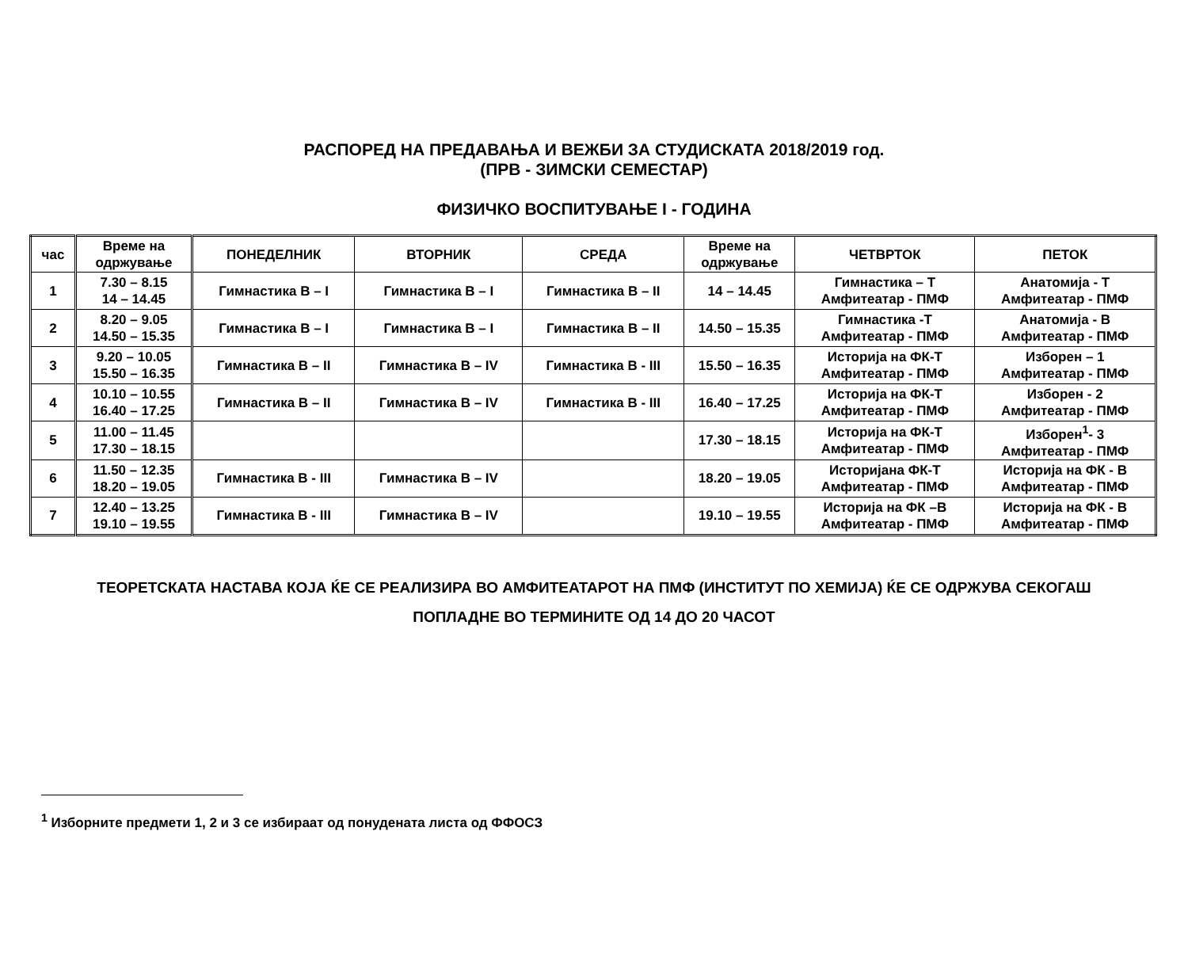РАСПОРЕД НА ПРЕДАВАЊА И ВЕЖБИ ЗА СТУДИСКАТА 2018/2019 год.
(ПРВ - ЗИМСКИ СЕМЕСТАР)
ФИЗИЧКО ВОСПИТУВАЊЕ I - ГОДИНА
| час | Време на одржување | ПОНЕДЕЛНИК | ВТОРНИК | СРЕДА | Време на одржување | ЧЕТВРТОК | ПЕТОК |
| --- | --- | --- | --- | --- | --- | --- | --- |
| 1 | 7.30 – 8.15 14 – 14.45 | Гимнастика В – I | Гимнастика В – I | Гимнастика В – II | 14 – 14.45 | Гимнастика – Т Амфитеатар - ПМФ | Анатомија - Т Амфитеатар - ПМФ |
| 2 | 8.20 – 9.05 14.50 – 15.35 | Гимнастика В – I | Гимнастика В – I | Гимнастика В – II | 14.50 – 15.35 | Гимнастика -Т Амфитеатар - ПМФ | Анатомија - В Амфитеатар - ПМФ |
| 3 | 9.20 – 10.05 15.50 – 16.35 | Гимнастика В – II | Гимнастика В – IV | Гимнастика В - III | 15.50 – 16.35 | Историја на ФК-Т Амфитеатар - ПМФ | Изборен – 1 Амфитеатар - ПМФ |
| 4 | 10.10 – 10.55 16.40 – 17.25 | Гимнастика В – II | Гимнастика В – IV | Гимнастика В - III | 16.40 – 17.25 | Историја на ФК-Т Амфитеатар - ПМФ | Изборен - 2 Амфитеатар - ПМФ |
| 5 | 11.00 – 11.45 17.30 – 18.15 | | | | 17.30 – 18.15 | Историја на ФК-Т Амфитеатар - ПМФ | Изборен<sup>1</sup>- 3 Амфитеатар - ПМФ |
| 6 | 11.50 – 12.35 18.20 – 19.05 | Гимнастика В - III | Гимнастика В – IV | | 18.20 – 19.05 | Историјана ФК-Т Амфитеатар - ПМФ | Историја на ФК - В Амфитеатар - ПМФ |
| 7 | 12.40 – 13.25 19.10 – 19.55 | Гимнастика В - III | Гимнастика В – IV | | 19.10 – 19.55 | Историја на ФК –В Амфитеатар - ПМФ | Историја на ФК - В Амфитеатар - ПМФ |
ТЕОРЕТСКАТА НАСТАВА КОЈА ЌЕ СЕ РЕАЛИЗИРА ВО АМФИТЕАТАРОТ НА ПМФ (ИНСТИТУТ ПО ХЕМИЈА) ЌЕ СЕ ОДРЖУВА СЕКОГАШ
ПОПЛАДНЕ ВО ТЕРМИНИТЕ ОД 14 ДО 20 ЧАСОТ
<sup>1</sup> Изборните предмети 1, 2 и 3 се избираат од понудената листа од ФФОСЗ